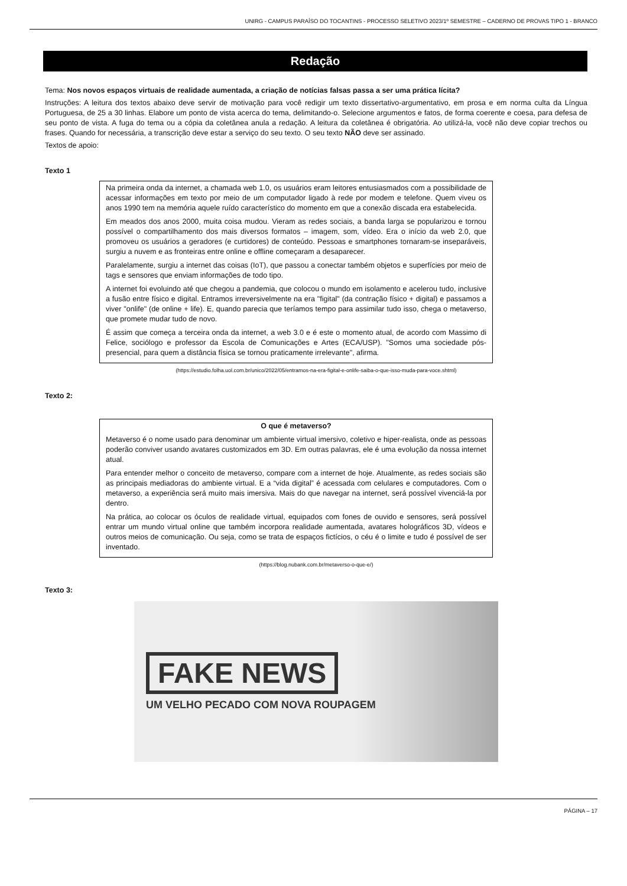UNIRG - CAMPUS PARAÍSO DO TOCANTINS - PROCESSO SELETIVO 2023/1º SEMESTRE – CADERNO DE PROVAS TIPO 1 - BRANCO
Redação
Tema: Nos novos espaços virtuais de realidade aumentada, a criação de notícias falsas passa a ser uma prática lícita?
Instruções: A leitura dos textos abaixo deve servir de motivação para você redigir um texto dissertativo-argumentativo, em prosa e em norma culta da Língua Portuguesa, de 25 a 30 linhas. Elabore um ponto de vista acerca do tema, delimitando-o. Selecione argumentos e fatos, de forma coerente e coesa, para defesa de seu ponto de vista. A fuga do tema ou a cópia da coletânea anula a redação. A leitura da coletânea é obrigatória. Ao utilizá-la, você não deve copiar trechos ou frases. Quando for necessária, a transcrição deve estar a serviço do seu texto. O seu texto NÃO deve ser assinado.
Textos de apoio:
Texto 1
Na primeira onda da internet, a chamada web 1.0, os usuários eram leitores entusiasmados com a possibilidade de acessar informações em texto por meio de um computador ligado à rede por modem e telefone. Quem viveu os anos 1990 tem na memória aquele ruído característico do momento em que a conexão discada era estabelecida.
Em meados dos anos 2000, muita coisa mudou. Vieram as redes sociais, a banda larga se popularizou e tornou possível o compartilhamento dos mais diversos formatos – imagem, som, vídeo. Era o início da web 2.0, que promoveu os usuários a geradores (e curtidores) de conteúdo. Pessoas e smartphones tornaram-se inseparáveis, surgiu a nuvem e as fronteiras entre online e offline começaram a desaparecer.
Paralelamente, surgiu a internet das coisas (IoT), que passou a conectar também objetos e superfícies por meio de tags e sensores que enviam informações de todo tipo.
A internet foi evoluindo até que chegou a pandemia, que colocou o mundo em isolamento e acelerou tudo, inclusive a fusão entre físico e digital. Entramos irreversivelmente na era "figital" (da contração físico + digital) e passamos a viver "onlife" (de online + life). E, quando parecia que teríamos tempo para assimilar tudo isso, chega o metaverso, que promete mudar tudo de novo.
É assim que começa a terceira onda da internet, a web 3.0 e é este o momento atual, de acordo com Massimo di Felice, sociólogo e professor da Escola de Comunicações e Artes (ECA/USP). "Somos uma sociedade pós-presencial, para quem a distância física se tornou praticamente irrelevante", afirma.
(https://estudio.folha.uol.com.br/unico/2022/05/entramos-na-era-figital-e-onlife-saiba-o-que-isso-muda-para-voce.shtml)
Texto 2:
O que é metaverso?
Metaverso é o nome usado para denominar um ambiente virtual imersivo, coletivo e hiper-realista, onde as pessoas poderão conviver usando avatares customizados em 3D. Em outras palavras, ele é uma evolução da nossa internet atual.
Para entender melhor o conceito de metaverso, compare com a internet de hoje. Atualmente, as redes sociais são as principais mediadoras do ambiente virtual. E a “vida digital” é acessada com celulares e computadores. Com o metaverso, a experiência será muito mais imersiva. Mais do que navegar na internet, será possível vivenciá-la por dentro.
Na prática, ao colocar os óculos de realidade virtual, equipados com fones de ouvido e sensores, será possível entrar um mundo virtual online que também incorpora realidade aumentada, avatares holográficos 3D, vídeos e outros meios de comunicação. Ou seja, como se trata de espaços fictícios, o céu é o limite e tudo é possível de ser inventado.
(https://blog.nubank.com.br/metaverso-o-que-e/)
Texto 3:
FAKE NEWS
UM VELHO PECADO COM NOVA ROUPAGEM
PÁGINA – 17